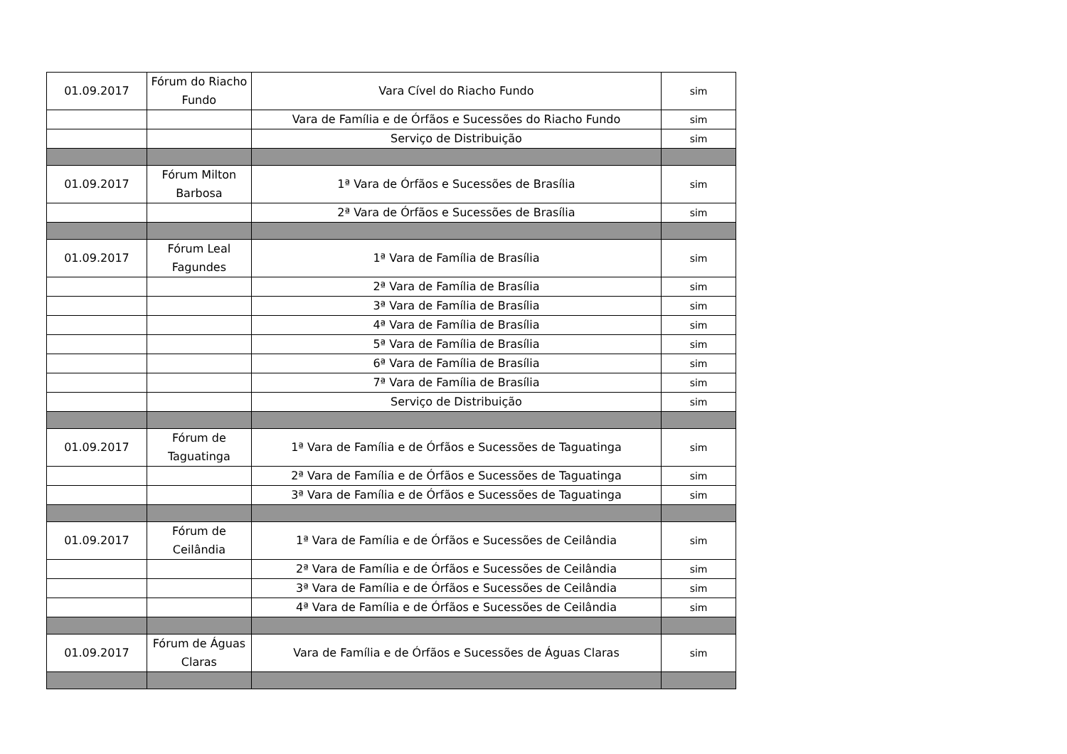| 01.09.2017 | Fórum do Riacho Fundo | Vara Cível do Riacho Fundo | sim |
| | | Vara de Família e de Órfãos e Sucessões do Riacho Fundo | sim |
| | | Serviço de Distribuição | sim |
| 01.09.2017 | Fórum Milton Barbosa | 1ª Vara de Órfãos e Sucessões de Brasília | sim |
| | | 2ª Vara de Órfãos e Sucessões de Brasília | sim |
| 01.09.2017 | Fórum Leal Fagundes | 1ª Vara de Família de Brasília | sim |
| | | 2ª Vara de Família de Brasília | sim |
| | | 3ª Vara de Família de Brasília | sim |
| | | 4ª Vara de Família de Brasília | sim |
| | | 5ª Vara de Família de Brasília | sim |
| | | 6ª Vara de Família de Brasília | sim |
| | | 7ª Vara de Família de Brasília | sim |
| | | Serviço de Distribuição | sim |
| 01.09.2017 | Fórum de Taguatinga | 1ª Vara de Família e de Órfãos e Sucessões de Taguatinga | sim |
| | | 2ª Vara de Família e de Órfãos e Sucessões de Taguatinga | sim |
| | | 3ª Vara de Família e de Órfãos e Sucessões de Taguatinga | sim |
| 01.09.2017 | Fórum de Ceilândia | 1ª Vara de Família e de Órfãos e Sucessões de Ceilândia | sim |
| | | 2ª Vara de Família e de Órfãos e Sucessões de Ceilândia | sim |
| | | 3ª Vara de Família e de Órfãos e Sucessões de Ceilândia | sim |
| | | 4ª Vara de Família e de Órfãos e Sucessões de Ceilândia | sim |
| 01.09.2017 | Fórum de Águas Claras | Vara de Família e de Órfãos e Sucessões de Águas Claras | sim |